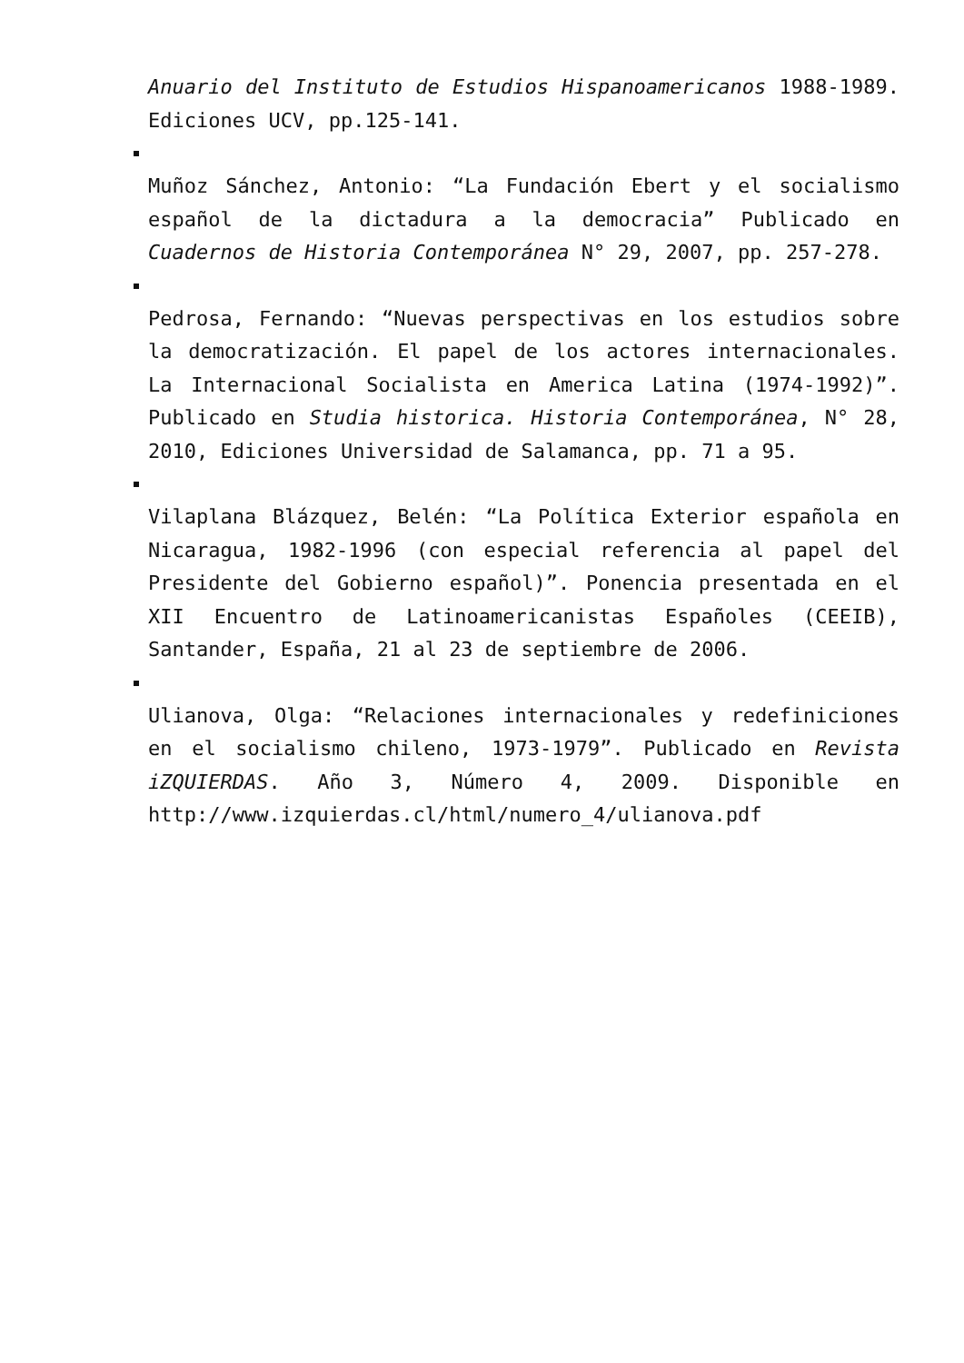Anuario del Instituto de Estudios Hispanoamericanos 1988-1989. Ediciones UCV, pp.125-141.
Muñoz Sánchez, Antonio: “La Fundación Ebert y el socialismo español de la dictadura a la democracia” Publicado en Cuadernos de Historia Contemporánea N° 29, 2007, pp. 257-278.
Pedrosa, Fernando: “Nuevas perspectivas en los estudios sobre la democratización. El papel de los actores internacionales. La Internacional Socialista en America Latina (1974-1992)”. Publicado en Studia historica. Historia Contemporánea, N° 28, 2010, Ediciones Universidad de Salamanca, pp. 71 a 95.
Vilaplana Blázquez, Belén: “La Política Exterior española en Nicaragua, 1982-1996 (con especial referencia al papel del Presidente del Gobierno español)”. Ponencia presentada en el XII Encuentro de Latinoamericanistas Españoles (CEEIB), Santander, España, 21 al 23 de septiembre de 2006.
Ulianova, Olga: “Relaciones internacionales y redefiniciones en el socialismo chileno, 1973-1979”. Publicado en Revista iZQUIERDAS. Año 3, Número 4, 2009. Disponible en http://www.izquierdas.cl/html/numero_4/ulianova.pdf